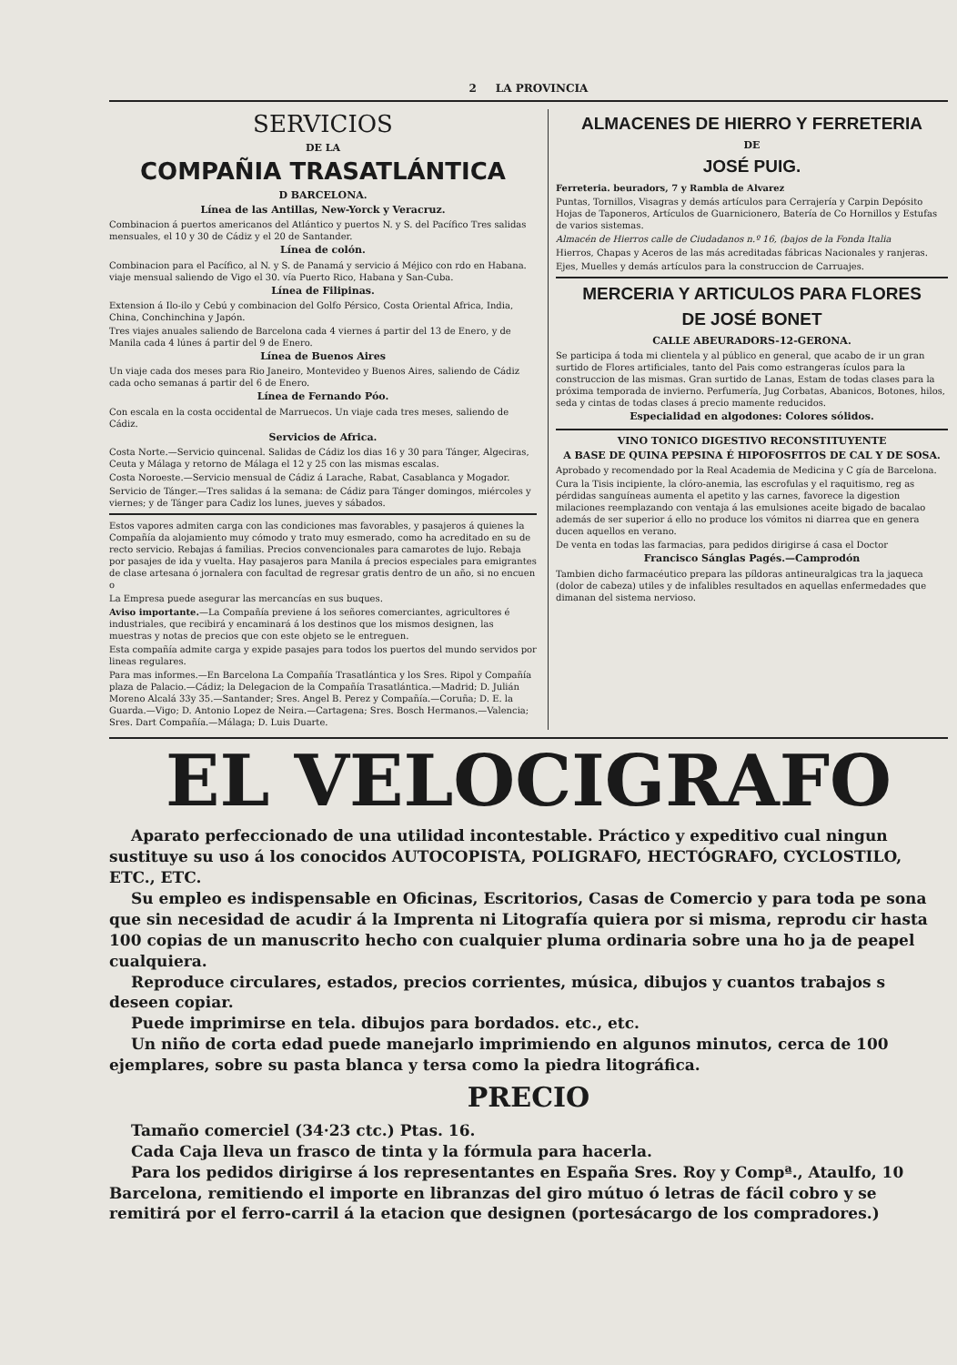2 LA PROVINCIA
SERVICIOS
DE LA
COMPAÑIA TRASATLÁNTICA
D BARCELONA.
Línea de las Antillas, New-Yorck y Veracruz.
Combinacion á puertos americanos del Atlántico y puertos N. y S. del Pacífico Tres salidas mensuales, el 10 y 30 de Cádiz y el 20 de Santander.
Línea de colón.
Combinacion para el Pacífico, al N. y S. de Panamá y servicio á Méjico con rdo en Habana. viaje mensual saliendo de Vigo el 30. vía Puerto Rico, Habana y San-Cuba.
Línea de Filipinas.
Extension á Ilo-ilo y Cebú y combinacion del Golfo Pérsico, Costa Oriental Africa, India, China, Conchinchina y Japón.
Tres viajes anuales saliendo de Barcelona cada 4 viernes á partir del 13 de Enero, y de Manila cada 4 lúnes á partir del 9 de Enero.
Línea de Buenos Aires
Un viaje cada dos meses para Rio Janeiro, Montevideo y Buenos Aires, saliendo de Cádiz cada ocho semanas á partir del 6 de Enero.
Línea de Fernando Póo.
Con escala en la costa occidental de Marruecos. Un viaje cada tres meses, saliendo de Cádiz.
Servicios de Africa.
Costa Norte.—Servicio quincenal. Salidas de Cádiz los dias 16 y 30 para Tánger, Algeciras, Ceuta y Málaga y retorno de Málaga el 12 y 25 con las mismas escalas.
Costa Noroeste.—Servicio mensual de Cádiz á Larache, Rabat, Casablanca y Mogador.
Servicio de Tánger.—Tres salidas á la semana: de Cádiz para Tánger domingos, miércoles y viernes; y de Tánger para Cadiz los lunes, jueves y sábados.
Estos vapores admiten carga con las condiciones mas favorables, y pasajeros á quienes la Compañía da alojamiento muy cómodo y trato muy esmerado, como ha acreditado en su de recto servicio. Rebajas á familias. Precios convencionales para camarotes de lujo. Rebaja por pasajes de ida y vuelta. Hay pasajeros para Manila á precios especiales para emigrantes de clase artesana ó jornalera con facultad de regresar gratis dentro de un año, si no encuen o
La Empresa puede asegurar las mercancías en sus buques.
Aviso importante.—La Compañía previene á los señores comerciantes, agricultores é industriales, que recibirá y encaminará á los destinos que los mismos designen, las muestras y notas de precios que con este objeto se le entreguen.
Esta compañía admite carga y expide pasajes para todos los puertos del mundo servidos por lineas regulares.
Para mas informes.—En Barcelona La Compañía Trasatlántica y los Sres. Ripol y Compañía plaza de Palacio.—Cádiz; la Delegacion de la Compañía Trasatlántica.—Madrid; D. Julián Moreno Alcalá 33y 35.—Santander; Sres. Angel B. Perez y Compañía.—Coruña; D. E. la Guarda.—Vigo; D. Antonio Lopez de Neira.—Cartagena; Sres. Bosch Hermanos.—Valencia; Sres. Dart Compañía.—Málaga; D. Luis Duarte.
ALMACENES DE HIERRO Y FERRETERIA
DE
JOSÉ PUIG.
Ferreteria. beuradors, 7 y Rambla de Alvarez
Puntas, Tornillos, Visagras y demás artículos para Cerrajería y Carpin Depósito Hojas de Taponeros, Artículos de Guarnicionero, Batería de Co Hornillos y Estufas de varios sistemas.
Almacén de Hierros calle de Ciudadanos n.º 16, (bajos de la Fonda Italia
Hierros, Chapas y Aceros de las más acreditadas fábricas Nacionales y ranjeras.
Ejes, Muelles y demás artículos para la construccion de Carruajes.
MERCERIA Y ARTICULOS PARA FLORES
DE JOSÉ BONET
CALLE ABEURADORS-12-GERONA.
Se participa á toda mi clientela y al público en general, que acabo de ir un gran surtido de Flores artificiales, tanto del Pais como estrangeras ículos para la construccion de las mismas. Gran surtido de Lanas, Estam de todas clases para la próxima temporada de invierno. Perfumería, Jug Corbatas, Abanicos, Botones, hilos, seda y cintas de todas clases á precio mamente reducidos.
Especialidad en algodones: Colores sólidos.
VINO TONICO DIGESTIVO RECONSTITUYENTE
A BASE DE QUINA PEPSINA É HIPOFOSFITOS DE CAL Y DE SOSA.
Aprobado y recomendado por la Real Academia de Medicina y C gía de Barcelona.
Cura la Tisis incipiente, la clóro-anemia, las escrofulas y el raquitismo, reg as pérdidas sanguíneas aumenta el apetito y las carnes, favorece la digestion milaciones reemplazando con ventaja á las emulsiones aceite bigado de bacalao además de ser superior á ello no produce los vómitos ni diarrea que en genera ducen aquellos en verano.
De venta en todas las farmacias, para pedidos dirigirse á casa el Doctor
Francisco Sánglas Pagés.—Camprodón
Tambien dicho farmacéutico prepara las píldoras antineuralgicas tra la jaqueca (dolor de cabeza) utiles y de infalibles resultados en aquellas enfermedades que dimanan del sistema nervioso.
EL VELOCIGRAFO
Aparato perfeccionado de una utilidad incontestable. Práctico y expeditivo cual ningun sustituye su uso á los conocidos AUTOCOPISTA, POLIGRAFO, HECTÓGRAFO, CYCLOSTILO, ETC., ETC.
Su empleo es indispensable en Oficinas, Escritorios, Casas de Comercio y para toda pe sona que sin necesidad de acudir á la Imprenta ni Litografía quiera por si misma, reprodu cir hasta 100 copias de un manuscrito hecho con cualquier pluma ordinaria sobre una ho ja de peapel cualquiera.
Reproduce circulares, estados, precios corrientes, música, dibujos y cuantos trabajos s deseen copiar.
Puede imprimirse en tela. dibujos para bordados. etc., etc.
Un niño de corta edad puede manejarlo imprimiendo en algunos minutos, cerca de 100 ejemplares, sobre su pasta blanca y tersa como la piedra litográfica.
PRECIO
Tamaño comerciel (34·23 ctc.) Ptas. 16.
Cada Caja lleva un frasco de tinta y la fórmula para hacerla.
Para los pedidos dirigirse á los representantes en España Sres. Roy y Compª., Ataulfo, 10 Barcelona, remitiendo el importe en libranzas del giro mútuo ó letras de fácil cobro y se remitirá por el ferro-carril á la etacion que designen (portesácargo de los compradores.)